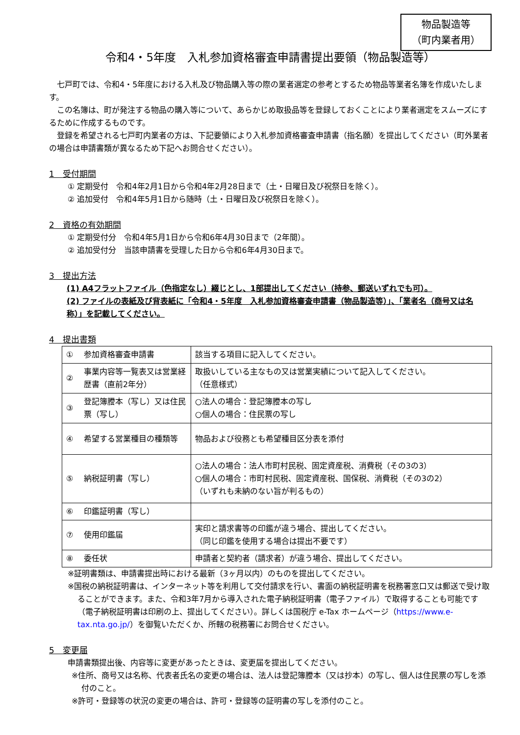物品製造等
（町内業者用）
令和4・5年度　入札参加資格審査申請書提出要領（物品製造等）
七戸町では、令和4・5年度における入札及び物品購入等の際の業者選定の参考とするため物品等業者名簿を作成いたします。
この名簿は、町が発注する物品の購入等について、あらかじめ取扱品等を登録しておくことにより業者選定をスムーズにするために作成するものです。
登録を希望される七戸町内業者の方は、下記要領により入札参加資格審査申請書（指名願）を提出してください（町外業者の場合は申請書類が異なるため下記へお問合せください）。
1　受付期間
① 定期受付　令和4年2月1日から令和4年2月28日まで（土・日曜日及び祝祭日を除く）。
② 追加受付　令和4年5月1日から随時（土・日曜日及び祝祭日を除く）。
2　資格の有効期間
① 定期受付分　令和4年5月1日から令和6年4月30日まで（2年間）。
② 追加受付分　当該申請書を受理した日から令和6年4月30日まで。
3　提出方法
(1) A4フラットファイル（色指定なし）綴じとし、1部提出してください（持参、郵送いずれでも可）。
(2) ファイルの表紙及び背表紙に「令和4・5年度　入札参加資格審査申請書（物品製造等）」、「業者名（商号又は名称）」を記載してください。
4　提出書類
| ① | 参加資格審査申請書 | 該当する項目に記入してください。 |
| ② | 事業内容等一覧表又は営業経歴書（直前2年分） | 取扱いしている主なもの又は営業実績について記入してください。 （任意様式） |
| ③ | 登記簿謄本（写し）又は住民票（写し） | ○法人の場合：登記簿謄本の写し ○個人の場合：住民票の写し |
| ④ | 希望する営業種目の種類等 | 物品および役務とも希望種目区分表を添付 |
| ⑤ | 納税証明書（写し） | ○法人の場合：法人市町村民税、固定資産税、消費税（その3の3） ○個人の場合：市町村民税、固定資産税、国保税、消費税（その3の2） （いずれも未納のない旨が判るもの） |
| ⑥ | 印鑑証明書（写し） | |
| ⑦ | 使用印鑑届 | 実印と請求書等の印鑑が違う場合、提出してください。 （同じ印鑑を使用する場合は提出不要です） |
| ⑧ | 委任状 | 申請者と契約者（請求者）が違う場合、提出してください。 |
※証明書類は、申請書提出時における最新（3ヶ月以内）のものを提出してください。
※国税の納税証明書は、インターネット等を利用して交付請求を行い、書面の納税証明書を税務署窓口又は郵送で受け取ることができます。また、令和3年7月から導入された電子納税証明書（電子ファイル）で取得することも可能です（電子納税証明書は印刷の上、提出してください）。詳しくは国税庁 e-Tax ホームページ（https://www.e-tax.nta.go.jp/）を御覧いただくか、所轄の税務署にお問合せください。
5　変更届
申請書類提出後、内容等に変更があったときは、変更届を提出してください。
※住所、商号又は名称、代表者氏名の変更の場合は、法人は登記簿謄本（又は抄本）の写し、個人は住民票の写しを添付のこと。
※許可・登録等の状況の変更の場合は、許可・登録等の証明書の写しを添付のこと。